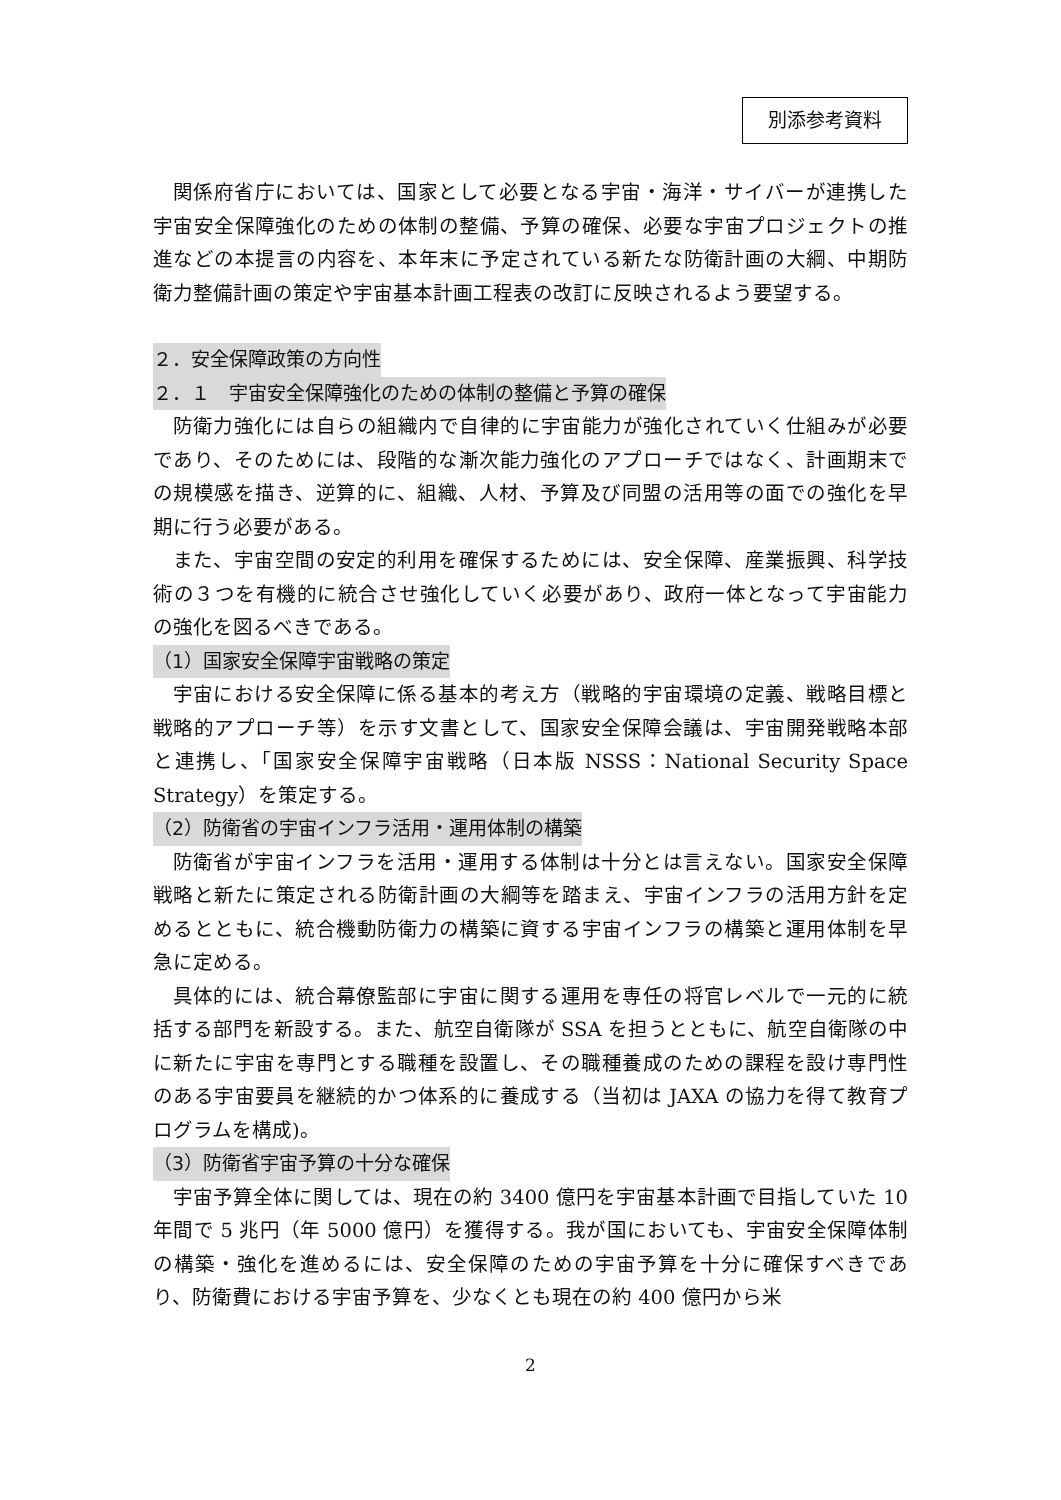別添参考資料
関係府省庁においては、国家として必要となる宇宙・海洋・サイバーが連携した宇宙安全保障強化のための体制の整備、予算の確保、必要な宇宙プロジェクトの推進などの本提言の内容を、本年末に予定されている新たな防衛計画の大綱、中期防衛力整備計画の策定や宇宙基本計画工程表の改訂に反映されるよう要望する。
２．安全保障政策の方向性
２．１　宇宙安全保障強化のための体制の整備と予算の確保
防衛力強化には自らの組織内で自律的に宇宙能力が強化されていく仕組みが必要であり、そのためには、段階的な漸次能力強化のアプローチではなく、計画期末での規模感を描き、逆算的に、組織、人材、予算及び同盟の活用等の面での強化を早期に行う必要がある。
また、宇宙空間の安定的利用を確保するためには、安全保障、産業振興、科学技術の３つを有機的に統合させ強化していく必要があり、政府一体となって宇宙能力の強化を図るべきである。
（1）国家安全保障宇宙戦略の策定
宇宙における安全保障に係る基本的考え方（戦略的宇宙環境の定義、戦略目標と戦略的アプローチ等）を示す文書として、国家安全保障会議は、宇宙開発戦略本部と連携し、｢国家安全保障宇宙戦略（日本版 NSSS：National Security Space Strategy）を策定する。
（2）防衛省の宇宙インフラ活用・運用体制の構築
防衛省が宇宙インフラを活用・運用する体制は十分とは言えない。国家安全保障戦略と新たに策定される防衛計画の大綱等を踏まえ、宇宙インフラの活用方針を定めるとともに、統合機動防衛力の構築に資する宇宙インフラの構築と運用体制を早急に定める。
具体的には、統合幕僚監部に宇宙に関する運用を専任の将官レベルで一元的に統括する部門を新設する。また、航空自衛隊が SSA を担うとともに、航空自衛隊の中に新たに宇宙を専門とする職種を設置し、その職種養成のための課程を設け専門性のある宇宙要員を継続的かつ体系的に養成する（当初は JAXA の協力を得て教育プログラムを構成)。
（3）防衛省宇宙予算の十分な確保
宇宙予算全体に関しては、現在の約 3400 億円を宇宙基本計画で目指していた 10 年間で 5 兆円（年 5000 億円）を獲得する。我が国においても、宇宙安全保障体制の構築・強化を進めるには、安全保障のための宇宙予算を十分に確保すべきであり、防衛費における宇宙予算を、少なくとも現在の約 400 億円から米
2